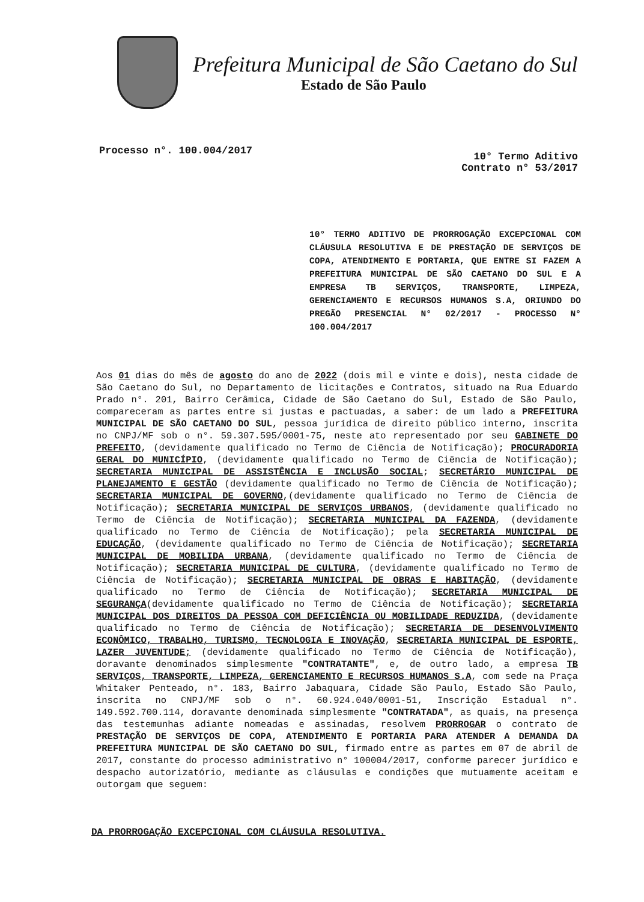Prefeitura Municipal de São Caetano do Sul
Estado de São Paulo
Processo n°. 100.004/2017
10° Termo Aditivo
Contrato n° 53/2017
10° TERMO ADITIVO DE PRORROGAÇÃO EXCEPCIONAL COM CLÁUSULA RESOLUTIVA E DE PRESTAÇÃO DE SERVIÇOS DE COPA, ATENDIMENTO E PORTARIA, QUE ENTRE SI FAZEM A PREFEITURA MUNICIPAL DE SÃO CAETANO DO SUL E A EMPRESA TB SERVIÇOS, TRANSPORTE, LIMPEZA, GERENCIAMENTO E RECURSOS HUMANOS S.A, ORIUNDO DO PREGÃO PRESENCIAL N° 02/2017 - PROCESSO N° 100.004/2017
Aos 01 dias do mês de agosto do ano de 2022 (dois mil e vinte e dois), nesta cidade de São Caetano do Sul, no Departamento de licitações e Contratos, situado na Rua Eduardo Prado n°. 201, Bairro Cerâmica, Cidade de São Caetano do Sul, Estado de São Paulo, compareceram as partes entre si justas e pactuadas, a saber: de um lado a PREFEITURA MUNICIPAL DE SÃO CAETANO DO SUL, pessoa jurídica de direito público interno, inscrita no CNPJ/MF sob o n°. 59.307.595/0001-75, neste ato representado por seu GABINETE DO PREFEITO, (devidamente qualificado no Termo de Ciência de Notificação); PROCURADORIA GERAL DO MUNICÍPIO, (devidamente qualificado no Termo de Ciência de Notificação); SECRETARIA MUNICIPAL DE ASSISTÊNCIA E INCLUSÃO SOCIAL; SECRETÁRIO MUNICIPAL DE PLANEJAMENTO E GESTÃO (devidamente qualificado no Termo de Ciência de Notificação); SECRETARIA MUNICIPAL DE GOVERNO,(devidamente qualificado no Termo de Ciência de Notificação); SECRETARIA MUNICIPAL DE SERVIÇOS URBANOS, (devidamente qualificado no Termo de Ciência de Notificação); SECRETARIA MUNICIPAL DA FAZENDA, (devidamente qualificado no Termo de Ciência de Notificação); pela SECRETARIA MUNICIPAL DE EDUCAÇÃO, (devidamente qualificado no Termo de Ciência de Notificação); SECRETARIA MUNICIPAL DE MOBILIDA URBANA, (devidamente qualificado no Termo de Ciência de Notificação); SECRETARIA MUNICIPAL DE CULTURA, (devidamente qualificado no Termo de Ciência de Notificação); SECRETARIA MUNICIPAL DE OBRAS E HABITAÇÃO, (devidamente qualificado no Termo de Ciência de Notificação); SECRETARIA MUNICIPAL DE SEGURANÇA(devidamente qualificado no Termo de Ciência de Notificação); SECRETARIA MUNICIPAL DOS DIREITOS DA PESSOA COM DEFICIÊNCIA OU MOBILIDADE REDUZIDA, (devidamente qualificado no Termo de Ciência de Notificação); SECRETARIA DE DESENVOLVIMENTO ECONÔMICO, TRABALHO, TURISMO, TECNOLOGIA E INOVAÇÃO, SECRETARIA MUNICIPAL DE ESPORTE, LAZER JUVENTUDE; (devidamente qualificado no Termo de Ciência de Notificação), doravante denominados simplesmente "CONTRATANTE", e, de outro lado, a empresa TB SERVIÇOS, TRANSPORTE, LIMPEZA, GERENCIAMENTO E RECURSOS HUMANOS S.A, com sede na Praça Whitaker Penteado, n°. 183, Bairro Jabaquara, Cidade São Paulo, Estado São Paulo, inscrita no CNPJ/MF sob o n°. 60.924.040/0001-51, Inscrição Estadual n°. 149.592.700.114, doravante denominada simplesmente "CONTRATADA", as quais, na presença das testemunhas adiante nomeadas e assinadas, resolvem PRORROGAR o contrato de PRESTAÇÃO DE SERVIÇOS DE COPA, ATENDIMENTO E PORTARIA PARA ATENDER A DEMANDA DA PREFEITURA MUNICIPAL DE SÃO CAETANO DO SUL, firmado entre as partes em 07 de abril de 2017, constante do processo administrativo n° 100004/2017, conforme parecer jurídico e despacho autorizatório, mediante as cláusulas e condições que mutuamente aceitam e outorgam que seguem:
DA PRORROGAÇÃO EXCEPCIONAL COM CLÁUSULA RESOLUTIVA.